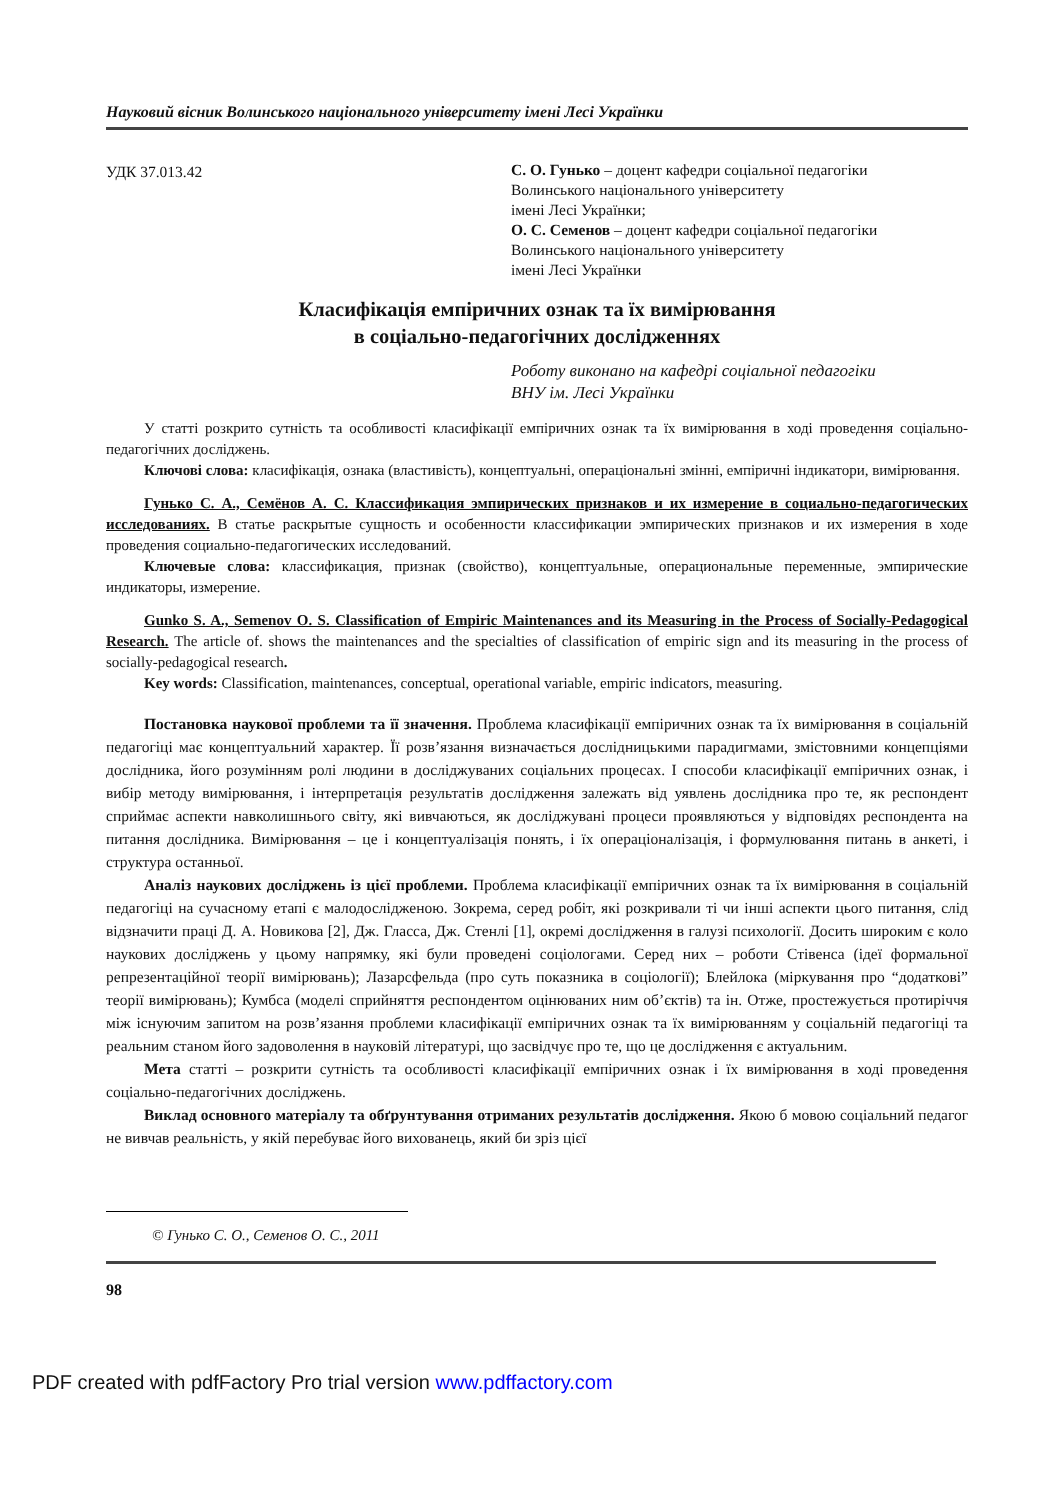Науковий вісник Волинського національного університету імені Лесі Українки
УДК 37.013.42
С. О. Гунько – доцент кафедри соціальної педагогіки
Волинського національного університету
імені Лесі Українки;
О. С. Семенов – доцент кафедри соціальної педагогіки
Волинського національного університету
імені Лесі Українки
Класифікація емпіричних ознак та їх вимірювання
в соціально-педагогічних дослідженнях
Роботу виконано на кафедрі соціальної педагогіки
ВНУ ім. Лесі Українки
У статті розкрито сутність та особливості класифікації емпіричних ознак та їх вимірювання в ході проведення соціально-педагогічних досліджень.
Ключові слова: класифікація, ознака (властивість), концептуальні, операціональні змінні, емпіричні індикатори, вимірювання.
Гунько С. А., Семёнов А. С. Классификация эмпирических признаков и их измерение в социально-педагогических исследованиях. В статье раскрытые сущность и особенности классификации эмпирических признаков и их измерения в ходе проведения социально-педагогических исследований.
Ключевые слова: классификация, признак (свойство), концептуальные, операциональные переменные, эмпирические индикаторы, измерение.
Gunko S. A., Semenov O. S. Classification of Empiric Maintenances and its Measuring in the Process of Socially-Pedagogical Research. The article of. shows the maintenances and the specialties of classification of empiric sign and its measuring in the process of socially-pedagogical research.
Key words: Classification, maintenances, conceptual, operational variable, empiric indicators, measuring.
Постановка наукової проблеми та її значення. Проблема класифікації емпіричних ознак та їх вимірювання в соціальній педагогіці має концептуальний характер. Її розв’язання визначається дослідницькими парадигмами, змістовними концепціями дослідника, його розумінням ролі людини в досліджуваних соціальних процесах. І способи класифікації емпіричних ознак, і вибір методу вимірювання, і інтерпретація результатів дослідження залежать від уявлень дослідника про те, як респондент сприймає аспекти навколишнього світу, які вивчаються, як досліджувані процеси проявляються у відповідях респондента на питання дослідника. Вимірювання – це і концептуалізація понять, і їх операціоналізація, і формулювання питань в анкеті, і структура останньої.
Аналіз наукових досліджень із цієї проблеми. Проблема класифікації емпіричних ознак та їх вимірювання в соціальній педагогіці на сучасному етапі є малодослідженою. Зокрема, серед робіт, які розкривали ті чи інші аспекти цього питання, слід відзначити праці Д. А. Новикова [2], Дж. Гласса, Дж. Стенлі [1], окремі дослідження в галузі психології. Досить широким є коло наукових досліджень у цьому напрямку, які були проведені соціологами. Серед них – роботи Стівенса (ідеї формальної репрезентаційної теорії вимірювань); Лазарсфельда (про суть показника в соціології); Блейлока (міркування про “додаткові” теорії вимірювань); Кумбса (моделі сприйняття респондентом оцінюваних ним об’єктів) та ін. Отже, простежується протиріччя між існуючим запитом на розв’язання проблеми класифікації емпіричних ознак та їх вимірюванням у соціальній педагогіці та реальним станом його задоволення в науковій літературі, що засвідчує про те, що це дослідження є актуальним.
Мета статті – розкрити сутність та особливості класифікації емпіричних ознак і їх вимірювання в ході проведення соціально-педагогічних досліджень.
Виклад основного матеріалу та обґрунтування отриманих результатів дослідження. Якою б мовою соціальний педагог не вивчав реальність, у якій перебуває його вихованець, який би зріз цієї
© Гунько С. О., Семенов О. С., 2011
98
PDF created with pdfFactory Pro trial version www.pdffactory.com